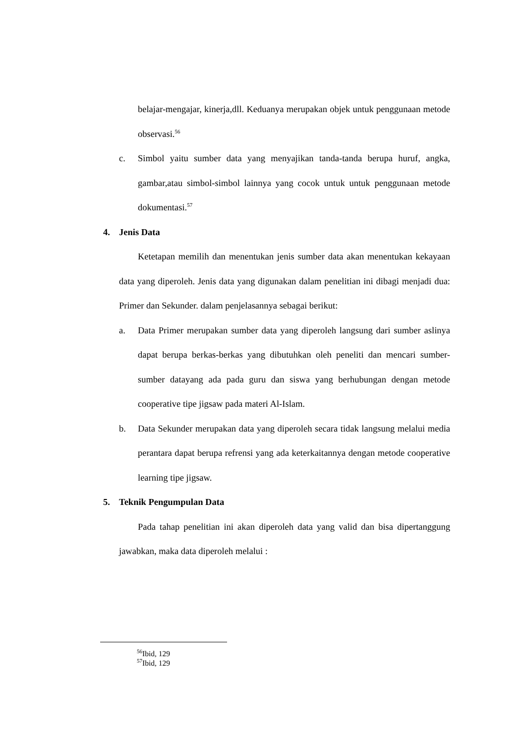belajar-mengajar, kinerja,dll. Keduanya merupakan objek untuk penggunaan metode observasi.<sup>56</sup>
c. Simbol yaitu sumber data yang menyajikan tanda-tanda berupa huruf, angka, gambar,atau simbol-simbol lainnya yang cocok untuk untuk penggunaan metode dokumentasi.<sup>57</sup>
4. Jenis Data
Ketetapan memilih dan menentukan jenis sumber data akan menentukan kekayaan data yang diperoleh. Jenis data yang digunakan dalam penelitian ini dibagi menjadi dua: Primer dan Sekunder. dalam penjelasannya sebagai berikut:
a. Data Primer merupakan sumber data yang diperoleh langsung dari sumber aslinya dapat berupa berkas-berkas yang dibutuhkan oleh peneliti dan mencari sumber-sumber datayang ada pada guru dan siswa yang berhubungan dengan metode cooperative tipe jigsaw pada materi Al-Islam.
b. Data Sekunder merupakan data yang diperoleh secara tidak langsung melalui media perantara dapat berupa refrensi yang ada keterkaitannya dengan metode cooperative learning tipe jigsaw.
5. Teknik Pengumpulan Data
Pada tahap penelitian ini akan diperoleh data yang valid dan bisa dipertanggung jawabkan, maka data diperoleh melalui :
<sup>56</sup> Ibid, 129
<sup>57</sup> Ibid, 129